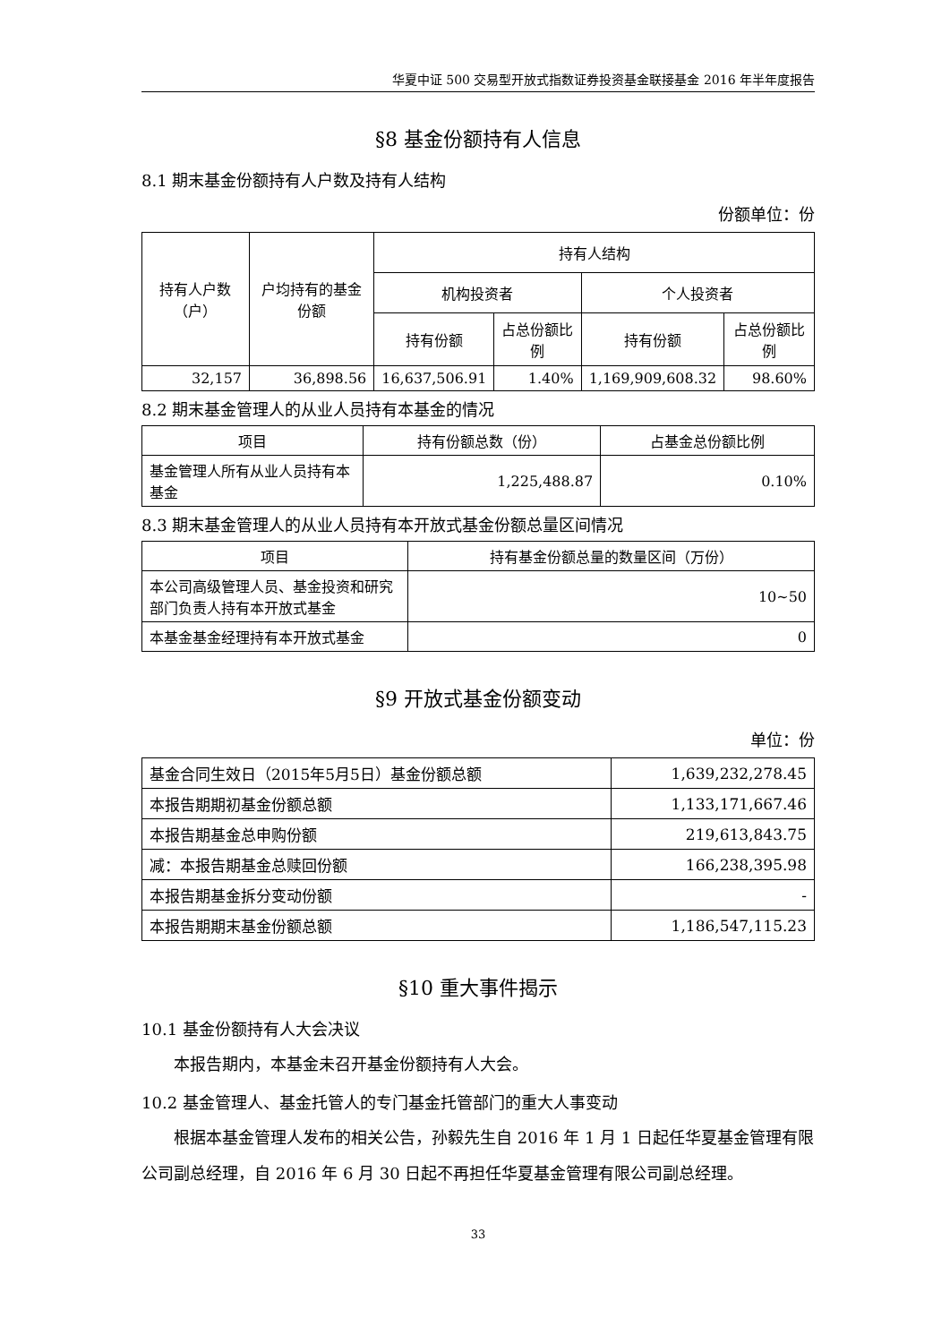华夏中证 500 交易型开放式指数证券投资基金联接基金 2016 年半年度报告
§8 基金份额持有人信息
8.1 期末基金份额持有人户数及持有人结构
份额单位：份
| 持有人户数（户） | 户均持有的基金份额 | 持有人结构 | | | |
| --- | --- | --- | --- | --- | --- |
| | | 机构投资者 | | 个人投资者 | |
| | | 持有份额 | 占总份额比例 | 持有份额 | 占总份额比例 |
| 32,157 | 36,898.56 | 16,637,506.91 | 1.40% | 1,169,909,608.32 | 98.60% |
8.2 期末基金管理人的从业人员持有本基金的情况
| 项目 | 持有份额总数（份） | 占基金总份额比例 |
| --- | --- | --- |
| 基金管理人所有从业人员持有本基金 | 1,225,488.87 | 0.10% |
8.3 期末基金管理人的从业人员持有本开放式基金份额总量区间情况
| 项目 | 持有基金份额总量的数量区间（万份） |
| --- | --- |
| 本公司高级管理人员、基金投资和研究部门负责人持有本开放式基金 | 10~50 |
| 本基金基金经理持有本开放式基金 | 0 |
§9 开放式基金份额变动
单位：份
| 基金合同生效日（2015年5月5日）基金份额总额 | 1,639,232,278.45 |
| 本报告期期初基金份额总额 | 1,133,171,667.46 |
| 本报告期基金总申购份额 | 219,613,843.75 |
| 减：本报告期基金总赎回份额 | 166,238,395.98 |
| 本报告期基金拆分变动份额 | - |
| 本报告期期末基金份额总额 | 1,186,547,115.23 |
§10 重大事件揭示
10.1 基金份额持有人大会决议
本报告期内，本基金未召开基金份额持有人大会。
10.2 基金管理人、基金托管人的专门基金托管部门的重大人事变动
根据本基金管理人发布的相关公告，孙毅先生自 2016 年 1 月 1 日起任华夏基金管理有限公司副总经理，自 2016 年 6 月 30 日起不再担任华夏基金管理有限公司副总经理。
33